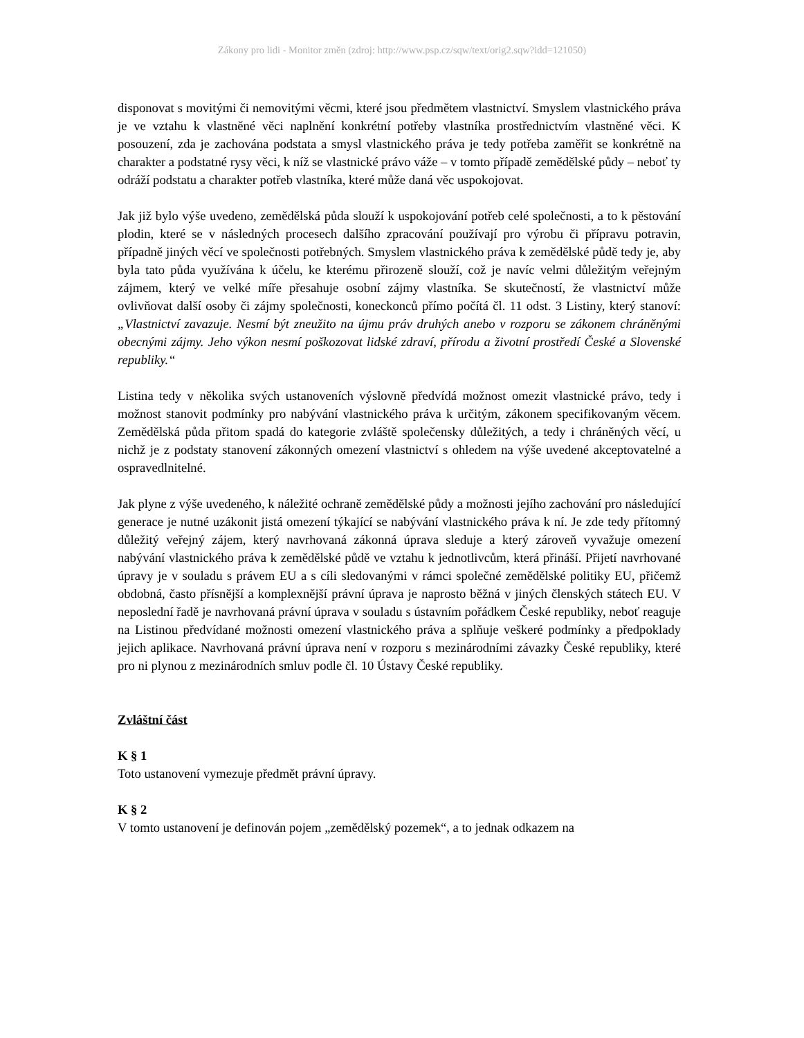Zákony pro lidi - Monitor změn (zdroj: http://www.psp.cz/sqw/text/orig2.sqw?idd=121050)
disponovat s movitými či nemovitými věcmi, které jsou předmětem vlastnictví. Smyslem vlastnického práva je ve vztahu k vlastněné věci naplnění konkrétní potřeby vlastníka prostřednictvím vlastněné věci. K posouzení, zda je zachována podstata a smysl vlastnického práva je tedy potřeba zaměřit se konkrétně na charakter a podstatné rysy věci, k níž se vlastnické právo váže – v tomto případě zemědělské půdy – neboť ty odráží podstatu a charakter potřeb vlastníka, které může daná věc uspokojovat.
Jak již bylo výše uvedeno, zemědělská půda slouží k uspokojování potřeb celé společnosti, a to k pěstování plodin, které se v následných procesech dalšího zpracování používají pro výrobu či přípravu potravin, případně jiných věcí ve společnosti potřebných. Smyslem vlastnického práva k zemědělské půdě tedy je, aby byla tato půda využívána k účelu, ke kterému přirozeně slouží, což je navíc velmi důležitým veřejným zájmem, který ve velké míře přesahuje osobní zájmy vlastníka. Se skutečností, že vlastnictví může ovlivňovat další osoby či zájmy společnosti, koneckonců přímo počítá čl. 11 odst. 3 Listiny, který stanoví: „Vlastnictví zavazuje. Nesmí být zneužito na újmu práv druhých anebo v rozporu se zákonem chráněnými obecnými zájmy. Jeho výkon nesmí poškozovat lidské zdraví, přírodu a životní prostředí České a Slovenské republiky.“
Listina tedy v několika svých ustanoveních výslovně předvídá možnost omezit vlastnické právo, tedy i možnost stanovit podmínky pro nabývání vlastnického práva k určitým, zákonem specifikovaným věcem. Zemědělská půda přitom spadá do kategorie zvláště společensky důležitých, a tedy i chráněných věcí, u nichž je z podstaty stanovení zákonných omezení vlastnictví s ohledem na výše uvedené akceptovatelné a ospravedlnitelné.
Jak plyne z výše uvedeného, k náležité ochraně zemědělské půdy a možnosti jejího zachování pro následující generace je nutné uzákonit jistá omezení týkající se nabývání vlastnického práva k ní. Je zde tedy přítomný důležitý veřejný zájem, který navrhovaná zákonná úprava sleduje a který zároveň vyvažuje omezení nabývání vlastnického práva k zemědělské půdě ve vztahu k jednotlivcům, která přináší. Přijetí navrhované úpravy je v souladu s právem EU a s cíli sledovanými v rámci společné zemědělské politiky EU, přičemž obdobná, často přísnější a komplexnější právní úprava je naprosto běžná v jiných členských státech EU. V neposlední řadě je navrhovaná právní úprava v souladu s ústavním pořádkem České republiky, neboť reaguje na Listinou předvídané možnosti omezení vlastnického práva a splňuje veškeré podmínky a předpoklady jejich aplikace. Navrhovaná právní úprava není v rozporu s mezinárodními závazky České republiky, které pro ni plynou z mezinárodních smluv podle čl. 10 Ústavy České republiky.
Zvláštní část
K § 1
Toto ustanovení vymezuje předmět právní úpravy.
K § 2
V tomto ustanovení je definován pojem „zemědělský pozemek“, a to jednak odkazem na